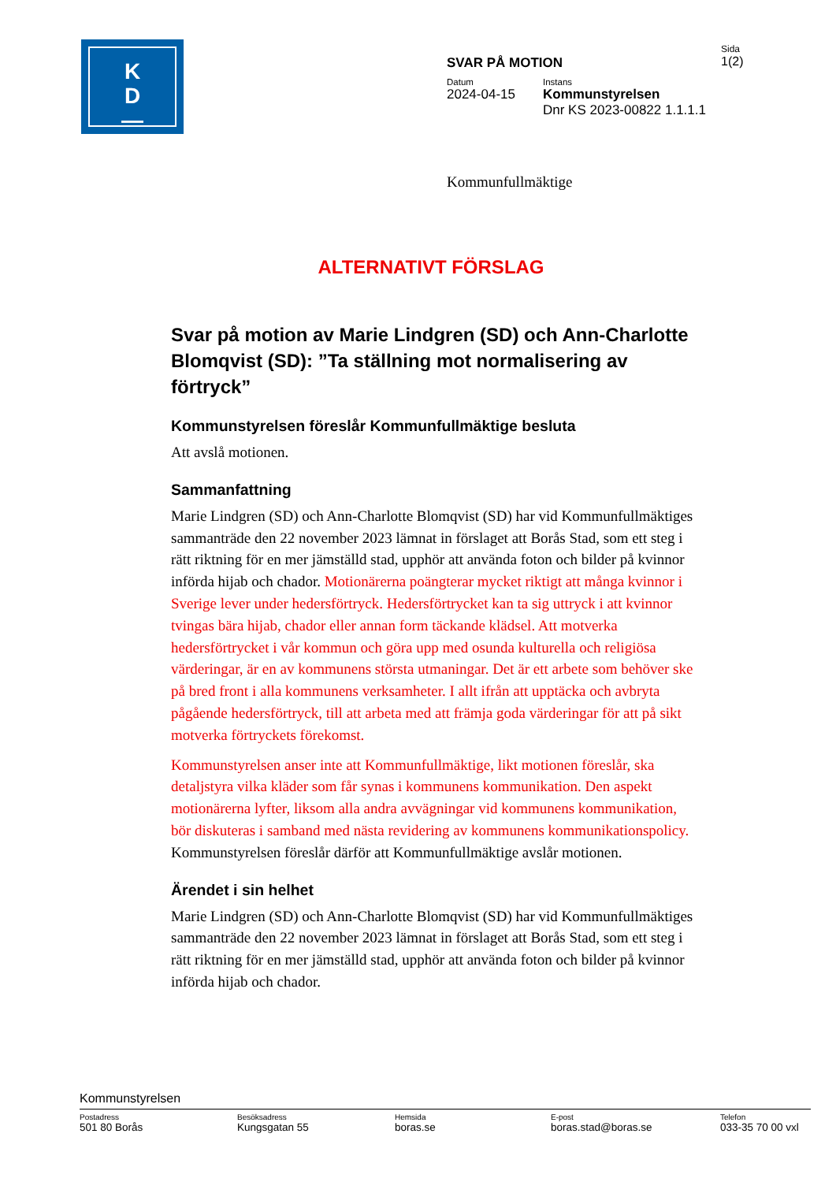K
D
—
Sida
1(2)
SVAR PÅ MOTION
Datum
2024-04-15
Instans
Kommunstyrelsen
Dnr KS 2023-00822 1.1.1.1
Kommunfullmäktige
ALTERNATIVT FÖRSLAG
Svar på motion av Marie Lindgren (SD) och Ann-Charlotte Blomqvist (SD): ”Ta ställning mot normalisering av förtryck”
Kommunstyrelsen föreslår Kommunfullmäktige besluta
Att avslå motionen.
Sammanfattning
Marie Lindgren (SD) och Ann-Charlotte Blomqvist (SD) har vid Kommunfullmäktiges sammanträde den 22 november 2023 lämnat in förslaget att Borås Stad, som ett steg i rätt riktning för en mer jämställd stad, upphör att använda foton och bilder på kvinnor införda hijab och chador. Motionärerna poängterar mycket riktigt att många kvinnor i Sverige lever under hedersförtryck. Hedersförtrycket kan ta sig uttryck i att kvinnor tvingas bära hijab, chador eller annan form täckande klädsel. Att motverka hedersförtrycket i vår kommun och göra upp med osunda kulturella och religiösa värderingar, är en av kommunens största utmaningar. Det är ett arbete som behöver ske på bred front i alla kommunens verksamheter. I allt ifrån att upptäcka och avbryta pågående hedersförtryck, till att arbeta med att främja goda värderingar för att på sikt motverka förtryckets förekomst.
Kommunstyrelsen anser inte att Kommunfullmäktige, likt motionen föreslår, ska detaljstyra vilka kläder som får synas i kommunens kommunikation. Den aspekt motionärerna lyfter, liksom alla andra avvägningar vid kommunens kommunikation, bör diskuteras i samband med nästa revidering av kommunens kommunikationspolicy. Kommunstyrelsen föreslår därför att Kommunfullmäktige avslår motionen.
Ärendet i sin helhet
Marie Lindgren (SD) och Ann-Charlotte Blomqvist (SD) har vid Kommunfullmäktiges sammanträde den 22 november 2023 lämnat in förslaget att Borås Stad, som ett steg i rätt riktning för en mer jämställd stad, upphör att använda foton och bilder på kvinnor införda hijab och chador.
Kommunstyrelsen
Postadress
501 80 Borås
Besöksadress
Kungsgatan 55
Hemsida
boras.se
E-post
boras.stad@boras.se
Telefon
033-35 70 00 vxl